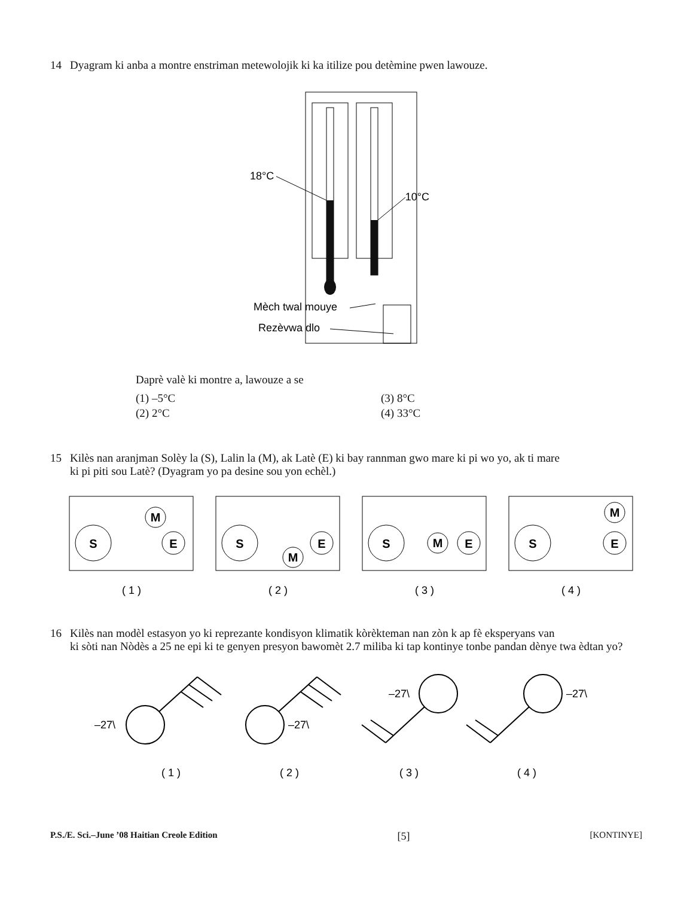14 Dyagram ki anba a montre enstriman metewolojik ki ka itilize pou detèmine pwen lawouze.
18°C
10°C
Mèch twal mouye
Rezèvwa dlo
Daprè valè ki montre a, lawouze a se
(1) –5°C (3) 8°C
(2) 2°C (4) 33°C
15 Kilès nan aranjman Solèy la (S), Lalin la (M), ak Latè (E) ki bay rannman gwo mare ki pi wo yo, ak ti mare
ki pi piti sou Latè? (Dyagram yo pa desine sou yon echèl.)
S
M
E
S
M
E
S
M
E
S
M
E
( 1 )
( 2 )
( 3 )
( 4 )
16 Kilès nan modèl estasyon yo ki reprezante kondisyon klimatik kòrèkteman nan zòn k ap fè eksperyans van
ki sòti nan Nòdès a 25 ne epi ki te genyen presyon bawomèt 2.7 miliba ki tap kontinye tonbe pandan dènye twa èdtan yo?
–27\
–27\
–27\
–27\
( 1 )
( 2 )
( 3 )
( 4 )
P.S./E. Sci.–June ’08 Haitian Creole Edition [5] [KONTINYE]